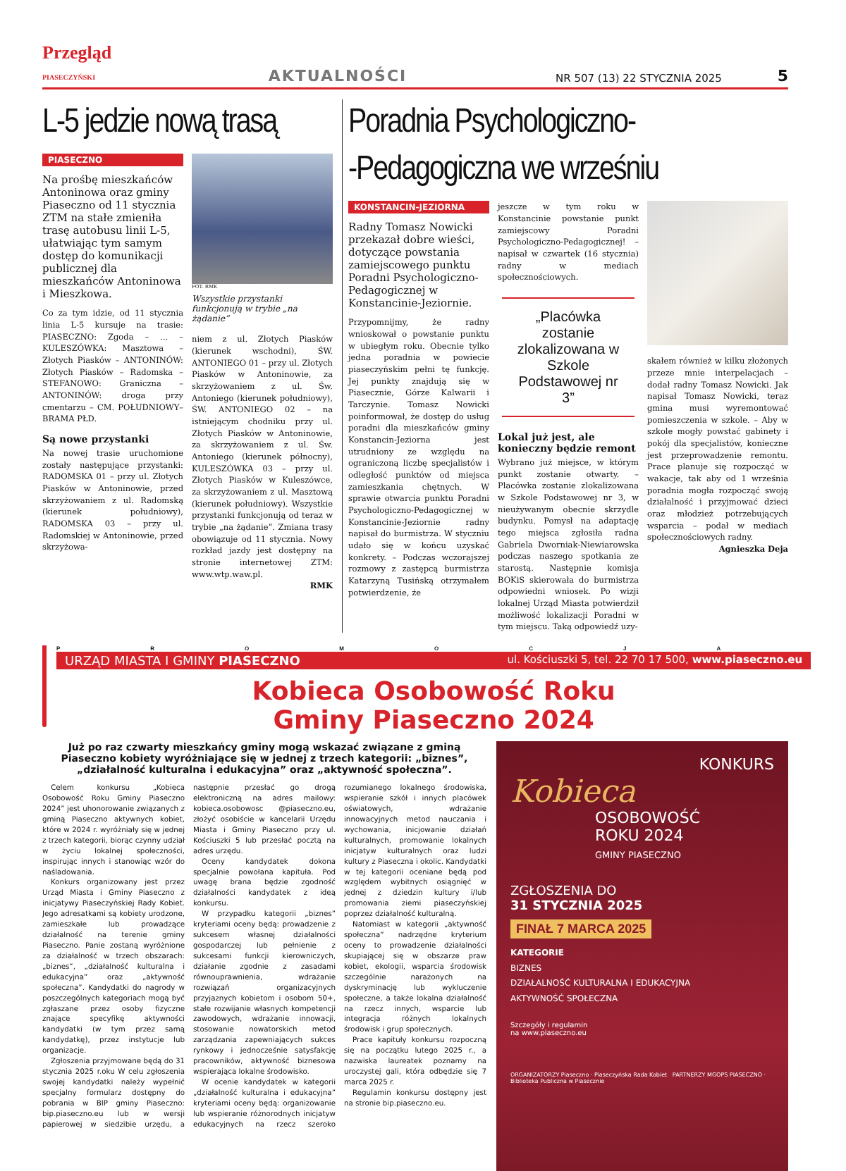Przegląd
PIASECZYŃSKI
AKTUALNOŚCI
NR 507 (13) 22 STYCZNIA 2025
5
L-5 jedzie nową trasą
PIASECZNO
Na prośbę mieszkańców Antoninowa oraz gminy Piaseczno od 11 stycznia ZTM na stałe zmieniła trasę autobusu linii L-5, ułatwiając tym samym dostęp do komunikacji publicznej dla mieszkańców Antoninowa i Mieszkowa.
Co za tym idzie, od 11 stycznia linia L-5 kursuje na trasie: PIASECZNO: Zgoda – ... – KULESZÓWKA: Masztowa – Złotych Piasków – ANTONINÓW: Złotych Piasków – Radomska – STEFANOWO: Graniczna – ANTONINÓW: droga przy cmentarzu – CM. POŁUDNIOWY–BRAMA PŁD.
Są nowe przystanki
Na nowej trasie uruchomione zostały następujące przystanki: RADOMSKA 01 – przy ul. Złotych Piasków w Antoninowie, przed skrzyżowaniem z ul. Radomską (kierunek południowy), RADOMSKA 03 – przy ul. Radomskiej w Antoninowie, przed skrzyżowa-
FOT. RMK
Wszystkie przystanki funkcjonują w trybie „na żądanie”
niem z ul. Złotych Piasków (kierunek wschodni), ŚW. ANTONIEGO 01 – przy ul. Złotych Piasków w Antoninowie, za skrzyżowaniem z ul. Św. Antoniego (kierunek południowy), ŚW. ANTONIEGO 02 – na istniejącym chodniku przy ul. Złotych Piasków w Antoninowie, za skrzyżowaniem z ul. Św. Antoniego (kierunek północny), KULESZÓWKA 03 – przy ul. Złotych Piasków w Kuleszówce, za skrzyżowaniem z ul. Masztową (kierunek południowy). Wszystkie przystanki funkcjonują od teraz w trybie „na żądanie”. Zmiana trasy obowiązuje od 11 stycznia. Nowy rozkład jazdy jest dostępny na stronie internetowej ZTM: www.wtp.waw.pl.
RMK
Poradnia Psychologiczno-
-Pedagogiczna we wrześniu
KONSTANCIN-JEZIORNA
Radny Tomasz Nowicki przekazał dobre wieści, dotyczące powstania zamiejscowego punktu Poradni Psychologiczno-Pedagogicznej w Konstancinie-Jeziornie.
Przypomnijmy, że radny wnioskował o powstanie punktu w ubiegłym roku. Obecnie tylko jedna poradnia w powiecie piaseczyńskim pełni tę funkcję. Jej punkty znajdują się w Piasecznie, Górze Kalwarii i Tarczynie. Tomasz Nowicki poinformował, że dostęp do usług poradni dla mieszkańców gminy Konstancin-Jeziorna jest utrudniony ze względu na ograniczoną liczbę specjalistów i odległość punktów od miejsca zamieszkania chętnych. W sprawie otwarcia punktu Poradni Psychologiczno-Pedagogicznej w Konstancinie-Jeziornie radny napisał do burmistrza. W styczniu udało się w końcu uzyskać konkrety. – Podczas wczorajszej rozmowy z zastępcą burmistrza Katarzyną Tusińską otrzymałem potwierdzenie, że
jeszcze w tym roku w Konstancinie powstanie punkt zamiejscowy Poradni Psychologiczno-Pedagogicznej! – napisał w czwartek (16 stycznia) radny w mediach społecznościowych.
„Placówka zostanie zlokalizowana w Szkole Podstawowej nr 3”
Lokal już jest, ale konieczny będzie remont
Wybrano już miejsce, w którym punkt zostanie otwarty. – Placówka zostanie zlokalizowana w Szkole Podstawowej nr 3, w nieużywanym obecnie skrzydle budynku. Pomysł na adaptację tego miejsca zgłosiła radna Gabriela Dworniak-Niewiarowska podczas naszego spotkania ze starostą. Następnie komisja BOKiS skierowała do burmistrza odpowiedni wniosek. Po wizji lokalnej Urząd Miasta potwierdził możliwość lokalizacji Poradni w tym miejscu. Taką odpowiedź uzy-
skałem również w kilku złożonych przeze mnie interpelacjach – dodał radny Tomasz Nowicki. Jak napisał Tomasz Nowicki, teraz gmina musi wyremontować pomieszczenia w szkole. – Aby w szkole mogły powstać gabinety i pokój dla specjalistów, konieczne jest przeprowadzenie remontu. Prace planuje się rozpocząć w wakacje, tak aby od 1 września poradnia mogła rozpocząć swoją działalność i przyjmować dzieci oraz młodzież potrzebujących wsparcia – podał w mediach społecznościowych radny.
Agnieszka Deja
PROMOCJA
URZĄD MIASTA I GMINY PIASECZNO ul. Kościuszki 5, tel. 22 70 17 500, www.piaseczno.eu
Kobieca Osobowość Roku
Gminy Piaseczno 2024
Już po raz czwarty mieszkańcy gminy mogą wskazać związane z gminą Piaseczno kobiety wyróżniające się w jednej z trzech kategorii: „biznes”, „działalność kulturalna i edukacyjna” oraz „aktywność społeczna”.
Celem konkursu „Kobieca Osobowość Roku Gminy Piaseczno 2024” jest uhonorowanie związanych z gminą Piaseczno aktywnych kobiet, które w 2024 r. wyróżniały się w jednej z trzech kategorii, biorąc czynny udział w życiu lokalnej społeczności, inspirując innych i stanowiąc wzór do naśladowania.
Konkurs organizowany jest przez Urząd Miasta i Gminy Piaseczno z inicjatywy Piaseczyńskiej Rady Kobiet. Jego adresatkami są kobiety urodzone, zamieszkałe lub prowadzące działalność na terenie gminy Piaseczno. Panie zostaną wyróżnione za działalność w trzech obszarach: „biznes”, „działalność kulturalna i edukacyjna” oraz „aktywność społeczna”. Kandydatki do nagrody w poszczególnych kategoriach mogą być zgłaszane przez osoby fizyczne znające specyfikę aktywności kandydatki (w tym przez samą kandydatkę), przez instytucje lub organizacje.
Zgłoszenia przyjmowane będą do 31 stycznia 2025 r.oku W celu zgłoszenia swojej kandydatki należy wypełnić specjalny formularz dostępny do pobrania w BIP gminy Piaseczno: bip.piaseczno.eu lub w wersji papierowej w siedzibie urzędu, a następnie przesłać go drogą elektroniczną na adres mailowy: kobieca.osobowosc @piaseczno.eu, złożyć osobiście w kancelarii Urzędu Miasta i Gminy Piaseczno przy ul. Kościuszki 5 lub przesłać pocztą na adres urzędu.
Oceny kandydatek dokona specjalnie powołana kapituła. Pod uwagę brana będzie zgodność działalności kandydatek z ideą konkursu.
W przypadku kategorii „biznes” kryteriami oceny będą: prowadzenie z sukcesem własnej działalności gospodarczej lub pełnienie z sukcesami funkcji kierowniczych, działanie zgodnie z zasadami równouprawnienia, wdrażanie rozwiązań organizacyjnych przyjaznych kobietom i osobom 50+, stałe rozwijanie własnych kompetencji zawodowych, wdrażanie innowacji, stosowanie nowatorskich metod zarządzania zapewniających sukces rynkowy i jednocześnie satysfakcję pracowników, aktywność biznesowa wspierająca lokalne środowisko.
W ocenie kandydatek w kategorii „działalność kulturalna i edukacyjna” kryteriami oceny będą: organizowanie lub wspieranie różnorodnych inicjatyw edukacyjnych na rzecz szeroko rozumianego lokalnego środowiska, wspieranie szkół i innych placówek oświatowych, wdrażanie innowacyjnych metod nauczania i wychowania, inicjowanie działań kulturalnych, promowanie lokalnych inicjatyw kulturalnych oraz ludzi kultury z Piaseczna i okolic. Kandydatki w tej kategorii oceniane będą pod względem wybitnych osiągnięć w jednej z dziedzin kultury i/lub promowania ziemi piaseczyńskiej poprzez działalność kulturalną.
Natomiast w kategorii „aktywność społeczna” nadrzędne kryterium oceny to prowadzenie działalności skupiającej się w obszarze praw kobiet, ekologii, wsparcia środowisk szczególnie narażonych na dyskryminację lub wykluczenie społeczne, a także lokalna działalność na rzecz innych, wsparcie lub integracja różnych lokalnych środowisk i grup społecznych.
Prace kapituły konkursu rozpoczną się na początku lutego 2025 r., a nazwiska laureatek poznamy na uroczystej gali, która odbędzie się 7 marca 2025 r.
Regulamin konkursu dostępny jest na stronie bip.piaseczno.eu.
KONKURS
Kobieca
OSOBOWOŚĆ
ROKU 2024
GMINY PIASECZNO
ZGŁOSZENIA DO
31 STYCZNIA 2025
FINAŁ 7 MARCA 2025
KATEGORIE
BIZNES
DZIAŁALNOŚĆ KULTURALNA I EDUKACYJNA
AKTYWNOŚĆ SPOŁECZNA
Szczegóły i regulamin
na www.piaseczno.eu
ORGANIZATORZY Piaseczno · Piaseczyńska Rada Kobiet PARTNERZY MGOPS PIASECZNO · Biblioteka Publiczna w Piasecznie